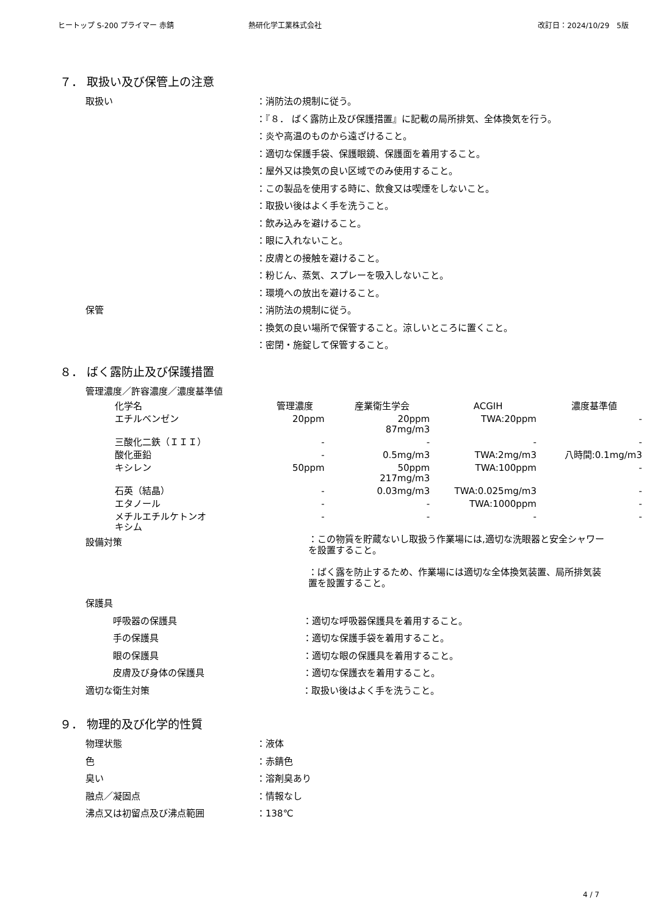ヒートップ S-200 プライマー 赤錆 熱研化学工業株式会社 改訂日：2024/10/29　5版
７． 取扱い及び保管上の注意
取扱い ：消防法の規制に従う。
：『８． ばく露防止及び保護措置』に記載の局所排気、全体換気を行う。
：炎や高温のものから遠ざけること。
：適切な保護手袋、保護眼鏡、保護面を着用すること。
：屋外又は換気の良い区域でのみ使用すること。
：この製品を使用する時に、飲食又は喫煙をしないこと。
：取扱い後はよく手を洗うこと。
：飲み込みを避けること。
：眼に入れないこと。
：皮膚との接触を避けること。
：粉じん、蒸気、スプレーを吸入しないこと。
：環境への放出を避けること。
保管 ：消防法の規制に従う。
：換気の良い場所で保管すること。涼しいところに置くこと。
：密閉・施錠して保管すること。
８． ばく露防止及び保護措置
管理濃度／許容濃度／濃度基準値
| 化学名 | 管理濃度 | 産業衛生学会 | ACGIH | 濃度基準値 |
| --- | --- | --- | --- | --- |
| エチルベンゼン | 20ppm | 20ppm 87mg/m3 | TWA:20ppm | - |
| 三酸化二鉄（ＩＩＩ） | - | - | - | - |
| 酸化亜鉛 | - | 0.5mg/m3 | TWA:2mg/m3 | 八時間:0.1mg/m3 |
| キシレン | 50ppm | 50ppm 217mg/m3 | TWA:100ppm | - |
| 石英（結晶） | - | 0.03mg/m3 | TWA:0.025mg/m3 | - |
| エタノール | - | - | TWA:1000ppm | - |
| メチルエチルケトンオ キシム | - | - | - | - |
設備対策
：この物質を貯蔵ないし取扱う作業場には,適切な洗眼器と安全シャワーを設置すること。
：ばく露を防止するため、作業場には適切な全体換気装置、局所排気装置を設置すること。
保護具
呼吸器の保護具
手の保護具
眼の保護具
皮膚及び身体の保護具
：適切な呼吸器保護具を着用すること。
：適切な保護手袋を着用すること。
：適切な眼の保護具を着用すること。
：適切な保護衣を着用すること。
適切な衛生対策 ：取扱い後はよく手を洗うこと。
９． 物理的及び化学的性質
物理状態
色
臭い
融点／凝固点
沸点又は初留点及び沸点範囲
：液体
：赤錆色
：溶剤臭あり
：情報なし
：138℃
4 / 7